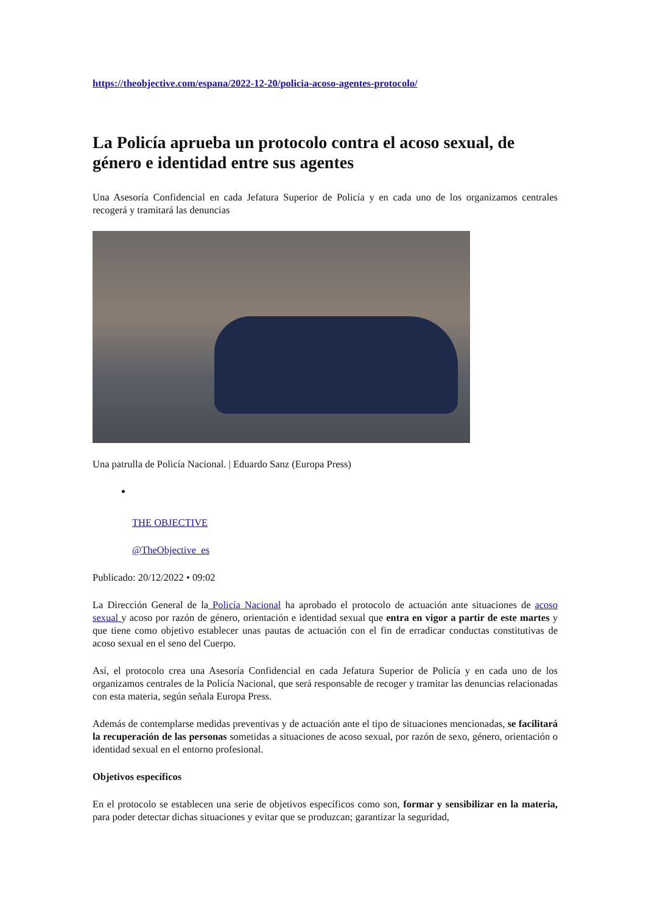https://theobjective.com/espana/2022-12-20/policia-acoso-agentes-protocolo/
La Policía aprueba un protocolo contra el acoso sexual, de género e identidad entre sus agentes
Una Asesoría Confidencial en cada Jefatura Superior de Policía y en cada uno de los organizamos centrales recogerá y tramitará las denuncias
Una patrulla de Policía Nacional. | Eduardo Sanz (Europa Press)
THE OBJECTIVE
@TheObjective_es
Publicado: 20/12/2022 • 09:02
La Dirección General de la Policía Nacional ha aprobado el protocolo de actuación ante situaciones de acoso sexual y acoso por razón de género, orientación e identidad sexual que entra en vigor a partir de este martes y que tiene como objetivo establecer unas pautas de actuación con el fin de erradicar conductas constitutivas de acoso sexual en el seno del Cuerpo.
Así, el protocolo crea una Asesoría Confidencial en cada Jefatura Superior de Policía y en cada uno de los organizamos centrales de la Policía Nacional, que será responsable de recoger y tramitar las denuncias relacionadas con esta materia, según señala Europa Press.
Además de contemplarse medidas preventivas y de actuación ante el tipo de situaciones mencionadas, se facilitará la recuperación de las personas sometidas a situaciones de acoso sexual, por razón de sexo, género, orientación o identidad sexual en el entorno profesional.
Objetivos específicos
En el protocolo se establecen una serie de objetivos específicos como son, formar y sensibilizar en la materia, para poder detectar dichas situaciones y evitar que se produzcan; garantizar la seguridad,